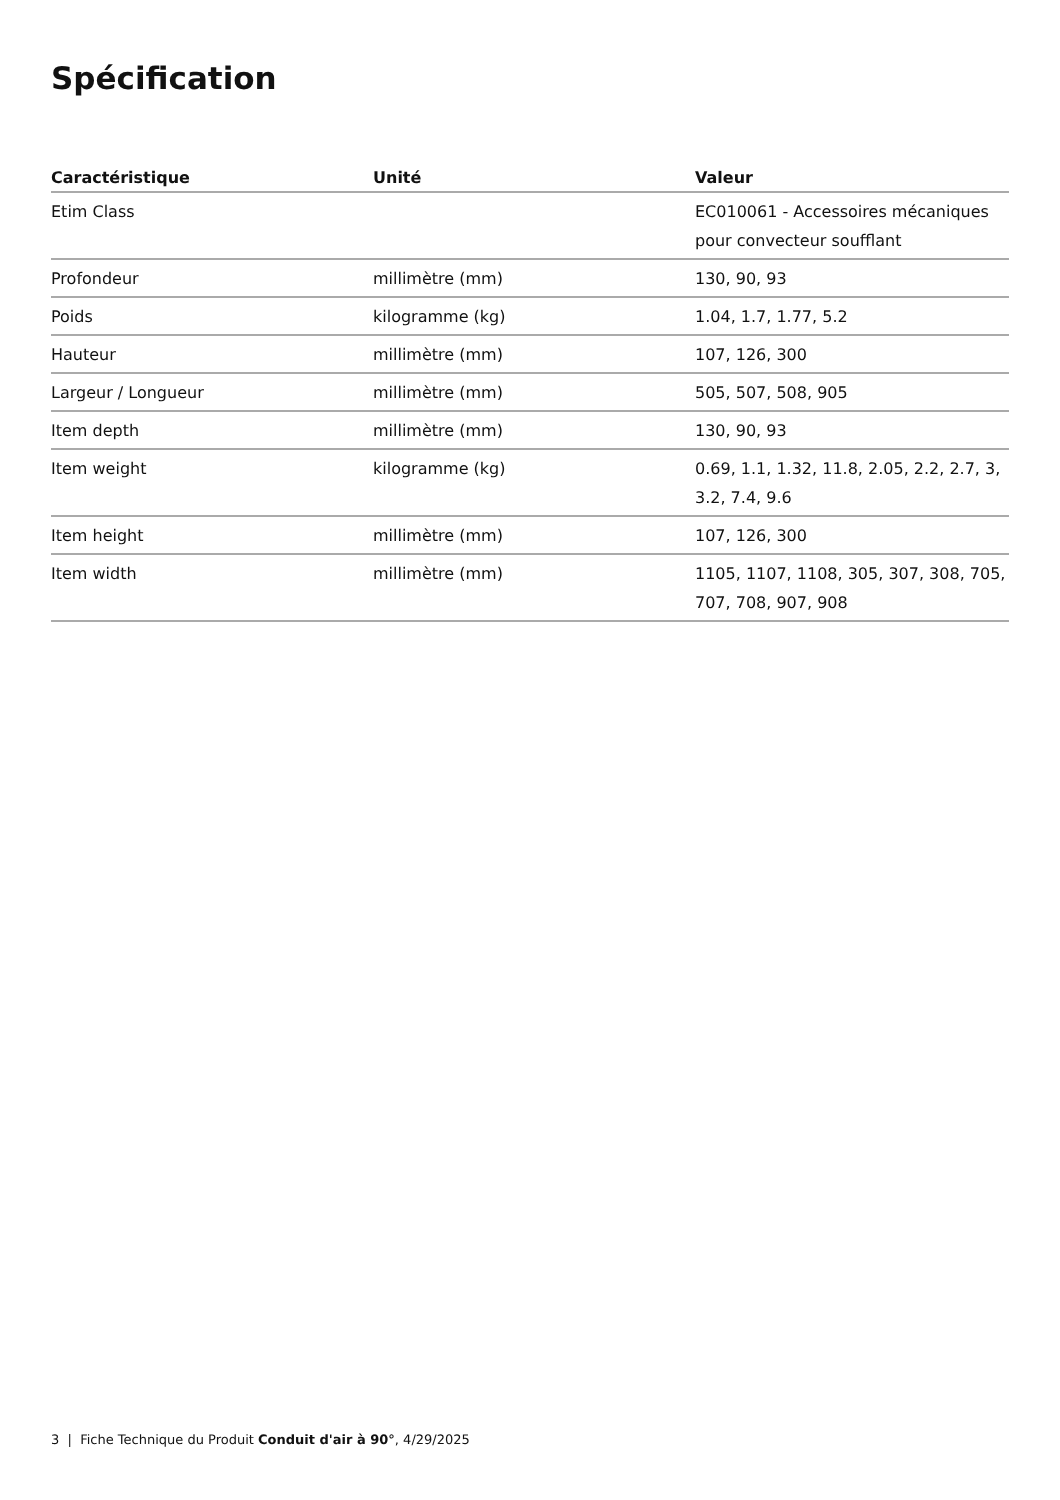Spécification
| Caractéristique | Unité | Valeur |
| --- | --- | --- |
| Etim Class | | EC010061 - Accessoires mécaniques pour convecteur soufflant |
| Profondeur | millimètre (mm) | 130, 90, 93 |
| Poids | kilogramme (kg) | 1.04, 1.7, 1.77, 5.2 |
| Hauteur | millimètre (mm) | 107, 126, 300 |
| Largeur / Longueur | millimètre (mm) | 505, 507, 508, 905 |
| Item depth | millimètre (mm) | 130, 90, 93 |
| Item weight | kilogramme (kg) | 0.69, 1.1, 1.32, 11.8, 2.05, 2.2, 2.7, 3, 3.2, 7.4, 9.6 |
| Item height | millimètre (mm) | 107, 126, 300 |
| Item width | millimètre (mm) | 1105, 1107, 1108, 305, 307, 308, 705, 707, 708, 907, 908 |
3 | Fiche Technique du Produit Conduit d'air à 90°, 4/29/2025